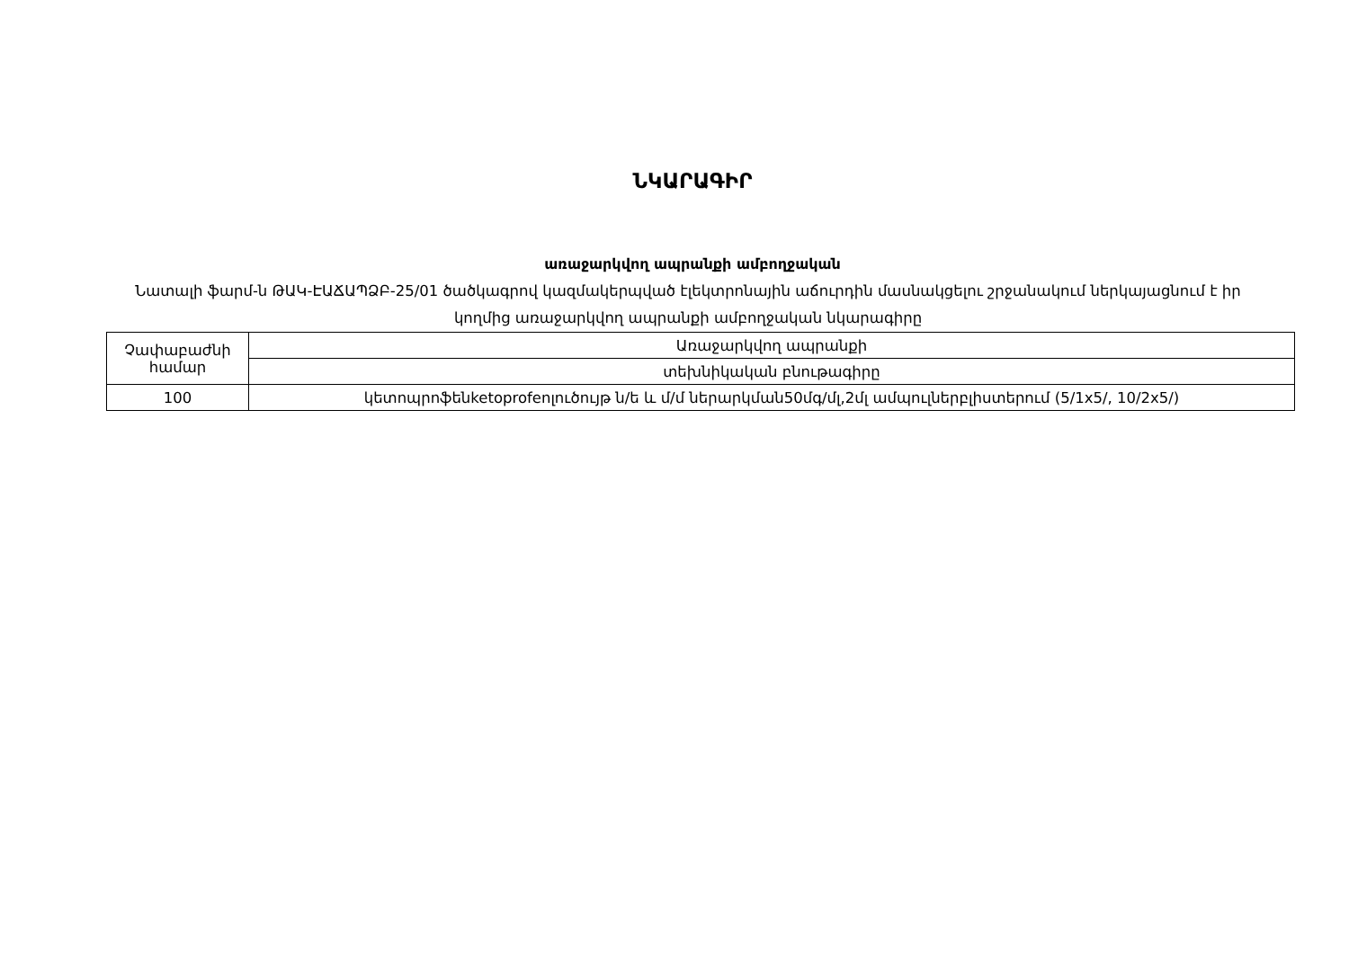ՆԿԱՐԱԳԻՐ
առաջարկվող ապրանքի ամբողջական
Նատալի ֆարմ-ն ԹԱԿ-ԷԱՃԱՊՁԲ-25/01 ծածկագրով կազմակերպված էլեկտրոնային աճուրդին մասնակցելու շրջանակում ներկայացնում է իր կողմից առաջարկվող ապրանքի ամբողջական նկարագիրը
| Չափաբաժնի համար | Առաջարկվող ապրանքի |
| | տեխնիկական բնութագիրը |
| 100 | կետոպրոֆենketoprofenլուծույթ ն/ե և մ/մ ներարկման50մգ/մլ,2մլ ամպուլներբլիստերում (5/1x5/, 10/2x5/) |